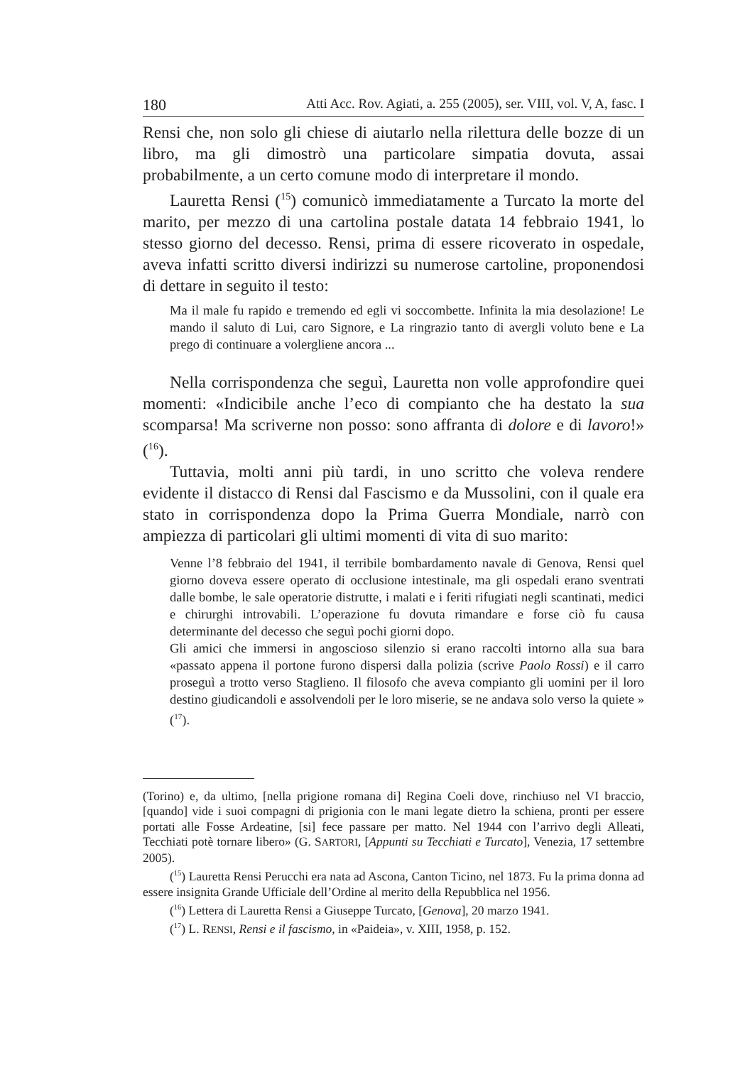180 Atti Acc. Rov. Agiati, a. 255 (2005), ser. VIII, vol. V, A, fasc. I
Rensi che, non solo gli chiese di aiutarlo nella rilettura delle bozze di un libro, ma gli dimostrò una particolare simpatia dovuta, assai probabilmente, a un certo comune modo di interpretare il mondo.
Lauretta Rensi (<sup>15</sup>) comunicò immediatamente a Turcato la morte del marito, per mezzo di una cartolina postale datata 14 febbraio 1941, lo stesso giorno del decesso. Rensi, prima di essere ricoverato in ospedale, aveva infatti scritto diversi indirizzi su numerose cartoline, proponendosi di dettare in seguito il testo:
Ma il male fu rapido e tremendo ed egli vi soccombette. Infinita la mia desolazione! Le mando il saluto di Lui, caro Signore, e La ringrazio tanto di avergli voluto bene e La prego di continuare a volergliene ancora ...
Nella corrispondenza che seguì, Lauretta non volle approfondire quei momenti: «Indicibile anche l’eco di compianto che ha destato la sua scomparsa! Ma scriverne non posso: sono affranta di dolore e di lavoro!» (<sup>16</sup>).
Tuttavia, molti anni più tardi, in uno scritto che voleva rendere evidente il distacco di Rensi dal Fascismo e da Mussolini, con il quale era stato in corrispondenza dopo la Prima Guerra Mondiale, narrò con ampiezza di particolari gli ultimi momenti di vita di suo marito:
Venne l’8 febbraio del 1941, il terribile bombardamento navale di Genova, Rensi quel giorno doveva essere operato di occlusione intestinale, ma gli ospedali erano sventrati dalle bombe, le sale operatorie distrutte, i malati e i feriti rifugiati negli scantinati, medici e chirurghi introvabili. L’operazione fu dovuta rimandare e forse ciò fu causa determinante del decesso che seguì pochi giorni dopo.
Gli amici che immersi in angoscioso silenzio si erano raccolti intorno alla sua bara «passato appena il portone furono dispersi dalla polizia (scrive Paolo Rossi) e il carro proseguì a trotto verso Staglieno. Il filosofo che aveva compianto gli uomini per il loro destino giudicandoli e assolvendoli per le loro miserie, se ne andava solo verso la quiete » (<sup>17</sup>).
(Torino) e, da ultimo, [nella prigione romana di] Regina Coeli dove, rinchiuso nel VI braccio, [quando] vide i suoi compagni di prigionia con le mani legate dietro la schiena, pronti per essere portati alle Fosse Ardeatine, [si] fece passare per matto. Nel 1944 con l’arrivo degli Alleati, Tecchiati potè tornare libero» (G. SARTORI, [Appunti su Tecchiati e Turcato], Venezia, 17 settembre 2005).
(<sup>15</sup>) Lauretta Rensi Perucchi era nata ad Ascona, Canton Ticino, nel 1873. Fu la prima donna ad essere insignita Grande Ufficiale dell’Ordine al merito della Repubblica nel 1956.
(<sup>16</sup>) Lettera di Lauretta Rensi a Giuseppe Turcato, [Genova], 20 marzo 1941.
(<sup>17</sup>) L. RENSI, Rensi e il fascismo, in «Paideia», v. XIII, 1958, p. 152.